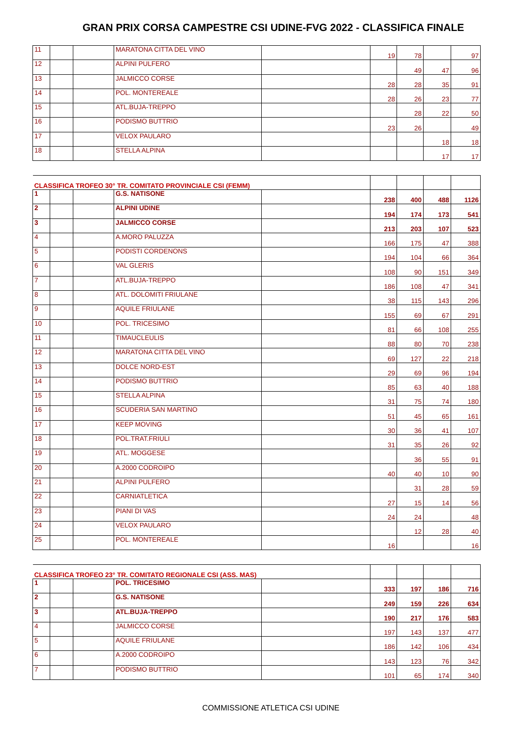GRAN PRIX CORSA CAMPESTRE CSI UDINE-FVG 2022 - CLASSIFICA FINALE
| 11 | | | MARATONA CITTA DEL VINO | | 19 | 78 | | 97 |
| 12 | | | ALPINI PULFERO | | | 49 | 47 | 96 |
| 13 | | | JALMICCO CORSE | | 28 | 28 | 35 | 91 |
| 14 | | | POL. MONTEREALE | | 28 | 26 | 23 | 77 |
| 15 | | | ATL.BUJA-TREPPO | | | 28 | 22 | 50 |
| 16 | | | PODISMO BUTTRIO | | 23 | 26 | | 49 |
| 17 | | | VELOX PAULARO | | | | 18 | 18 |
| 18 | | | STELLA ALPINA | | | | 17 | 17 |
| CLASSIFICA TROFEO 30° TR. COMITATO PROVINCIALE CSI (FEMM) | | | | | | | | |
| 1 | | | G.S. NATISONE | | 238 | 400 | 488 | 1126 |
| 2 | | | ALPINI UDINE | | 194 | 174 | 173 | 541 |
| 3 | | | JALMICCO CORSE | | 213 | 203 | 107 | 523 |
| 4 | | | A.MORO PALUZZA | | 166 | 175 | 47 | 388 |
| 5 | | | PODISTI CORDENONS | | 194 | 104 | 66 | 364 |
| 6 | | | VAL GLERIS | | 108 | 90 | 151 | 349 |
| 7 | | | ATL.BUJA-TREPPO | | 186 | 108 | 47 | 341 |
| 8 | | | ATL. DOLOMITI FRIULANE | | 38 | 115 | 143 | 296 |
| 9 | | | AQUILE FRIULANE | | 155 | 69 | 67 | 291 |
| 10 | | | POL. TRICESIMO | | 81 | 66 | 108 | 255 |
| 11 | | | TIMAUCLEULIS | | 88 | 80 | 70 | 238 |
| 12 | | | MARATONA CITTA DEL VINO | | 69 | 127 | 22 | 218 |
| 13 | | | DOLCE NORD-EST | | 29 | 69 | 96 | 194 |
| 14 | | | PODISMO BUTTRIO | | 85 | 63 | 40 | 188 |
| 15 | | | STELLA ALPINA | | 31 | 75 | 74 | 180 |
| 16 | | | SCUDERIA SAN MARTINO | | 51 | 45 | 65 | 161 |
| 17 | | | KEEP MOVING | | 30 | 36 | 41 | 107 |
| 18 | | | POL.TRAT.FRIULI | | 31 | 35 | 26 | 92 |
| 19 | | | ATL. MOGGESE | | | 36 | 55 | 91 |
| 20 | | | A.2000 CODROIPO | | 40 | 40 | 10 | 90 |
| 21 | | | ALPINI PULFERO | | | 31 | 28 | 59 |
| 22 | | | CARNIATLETICA | | 27 | 15 | 14 | 56 |
| 23 | | | PIANI DI VAS | | 24 | 24 | | 48 |
| 24 | | | VELOX PAULARO | | | 12 | 28 | 40 |
| 25 | | | POL. MONTEREALE | | 16 | | | 16 |
| CLASSIFICA TROFEO 23° TR. COMITATO REGIONALE CSI (ASS. MAS) | | | | | | | | |
| 1 | | | POL. TRICESIMO | | 333 | 197 | 186 | 716 |
| 2 | | | G.S. NATISONE | | 249 | 159 | 226 | 634 |
| 3 | | | ATL.BUJA-TREPPO | | 190 | 217 | 176 | 583 |
| 4 | | | JALMICCO CORSE | | 197 | 143 | 137 | 477 |
| 5 | | | AQUILE FRIULANE | | 186 | 142 | 106 | 434 |
| 6 | | | A.2000 CODROIPO | | 143 | 123 | 76 | 342 |
| 7 | | | PODISMO BUTTRIO | | 101 | 65 | 174 | 340 |
COMMISSIONE ATLETICA CSI UDINE